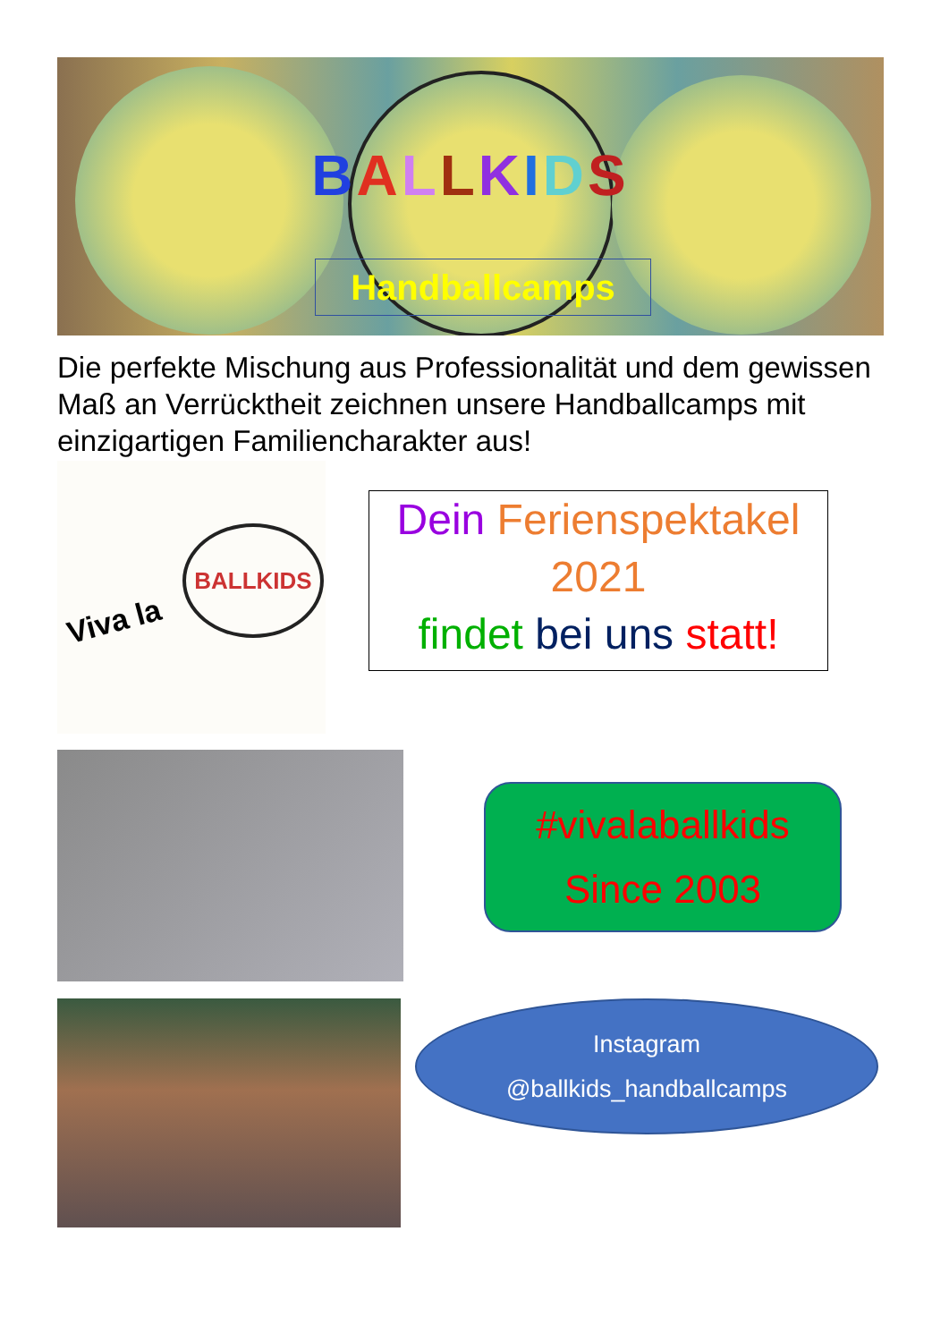BALLKIDS
Handballcamps
Die perfekte Mischung aus Professionalität und dem gewissen Maß an Verrücktheit zeichnen unsere Handballcamps mit einzigartigen Familiencharakter aus!
BALLKIDS
Viva la
Dein Ferienspektakel
2021
findet bei uns statt!
#vivalaballkids
Since 2003
Instagram
@ballkids_handballcamps